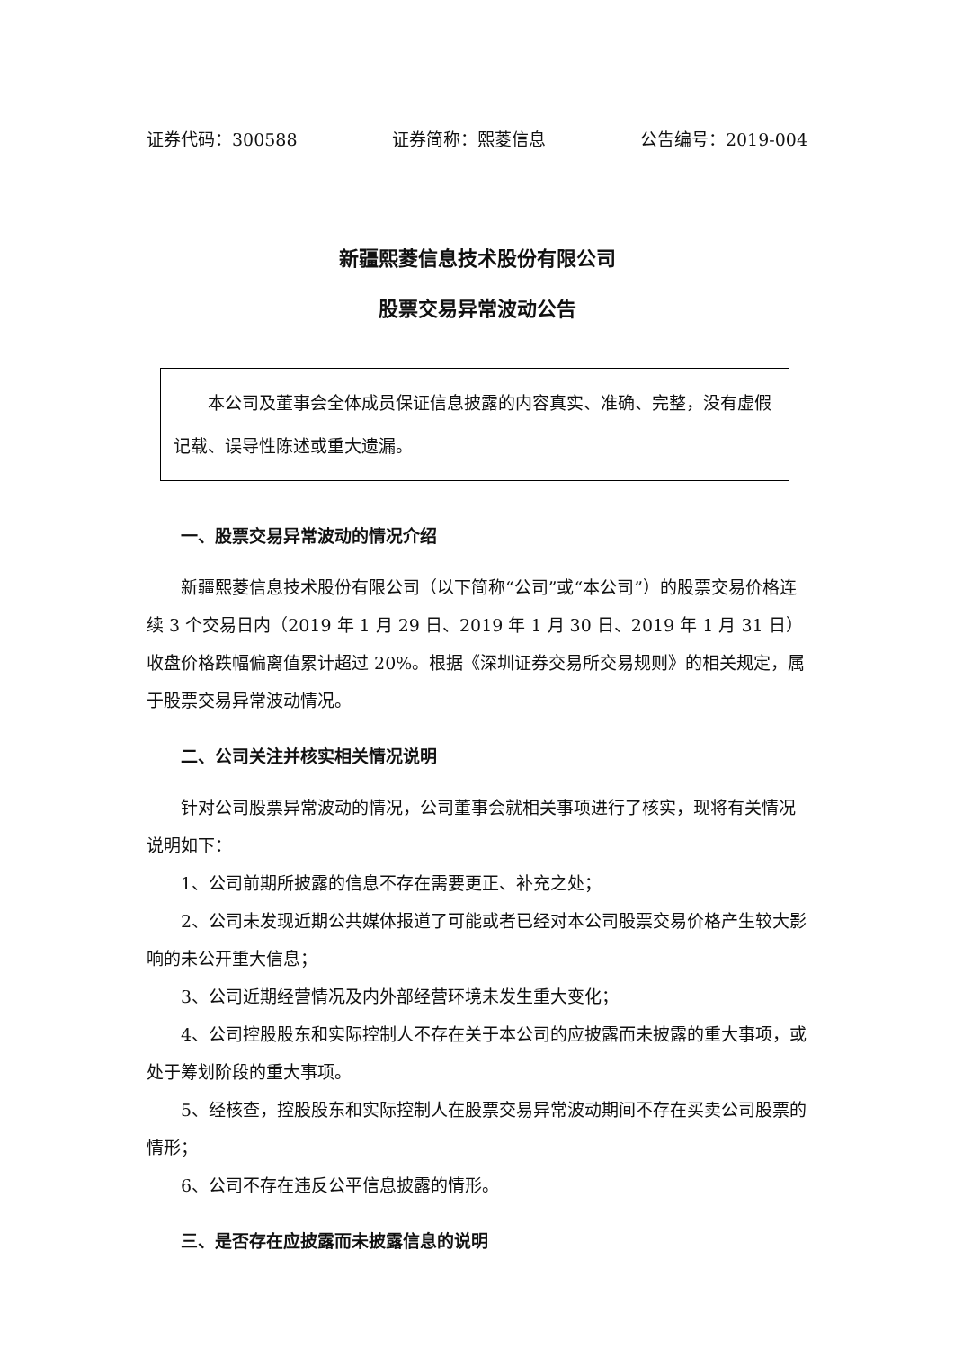证券代码：300588 证券简称：熙菱信息 公告编号：2019-004
新疆熙菱信息技术股份有限公司
股票交易异常波动公告
本公司及董事会全体成员保证信息披露的内容真实、准确、完整，没有虚假记载、误导性陈述或重大遗漏。
一、股票交易异常波动的情况介绍
新疆熙菱信息技术股份有限公司（以下简称“公司”或“本公司”）的股票交易价格连续 3 个交易日内（2019 年 1 月 29 日、2019 年 1 月 30 日、2019 年 1 月 31 日）收盘价格跌幅偏离值累计超过 20%。根据《深圳证券交易所交易规则》的相关规定，属于股票交易异常波动情况。
二、公司关注并核实相关情况说明
针对公司股票异常波动的情况，公司董事会就相关事项进行了核实，现将有关情况说明如下：
1、公司前期所披露的信息不存在需要更正、补充之处；
2、公司未发现近期公共媒体报道了可能或者已经对本公司股票交易价格产生较大影响的未公开重大信息；
3、公司近期经营情况及内外部经营环境未发生重大变化；
4、公司控股股东和实际控制人不存在关于本公司的应披露而未披露的重大事项，或处于筹划阶段的重大事项。
5、经核查，控股股东和实际控制人在股票交易异常波动期间不存在买卖公司股票的情形；
6、公司不存在违反公平信息披露的情形。
三、是否存在应披露而未披露信息的说明